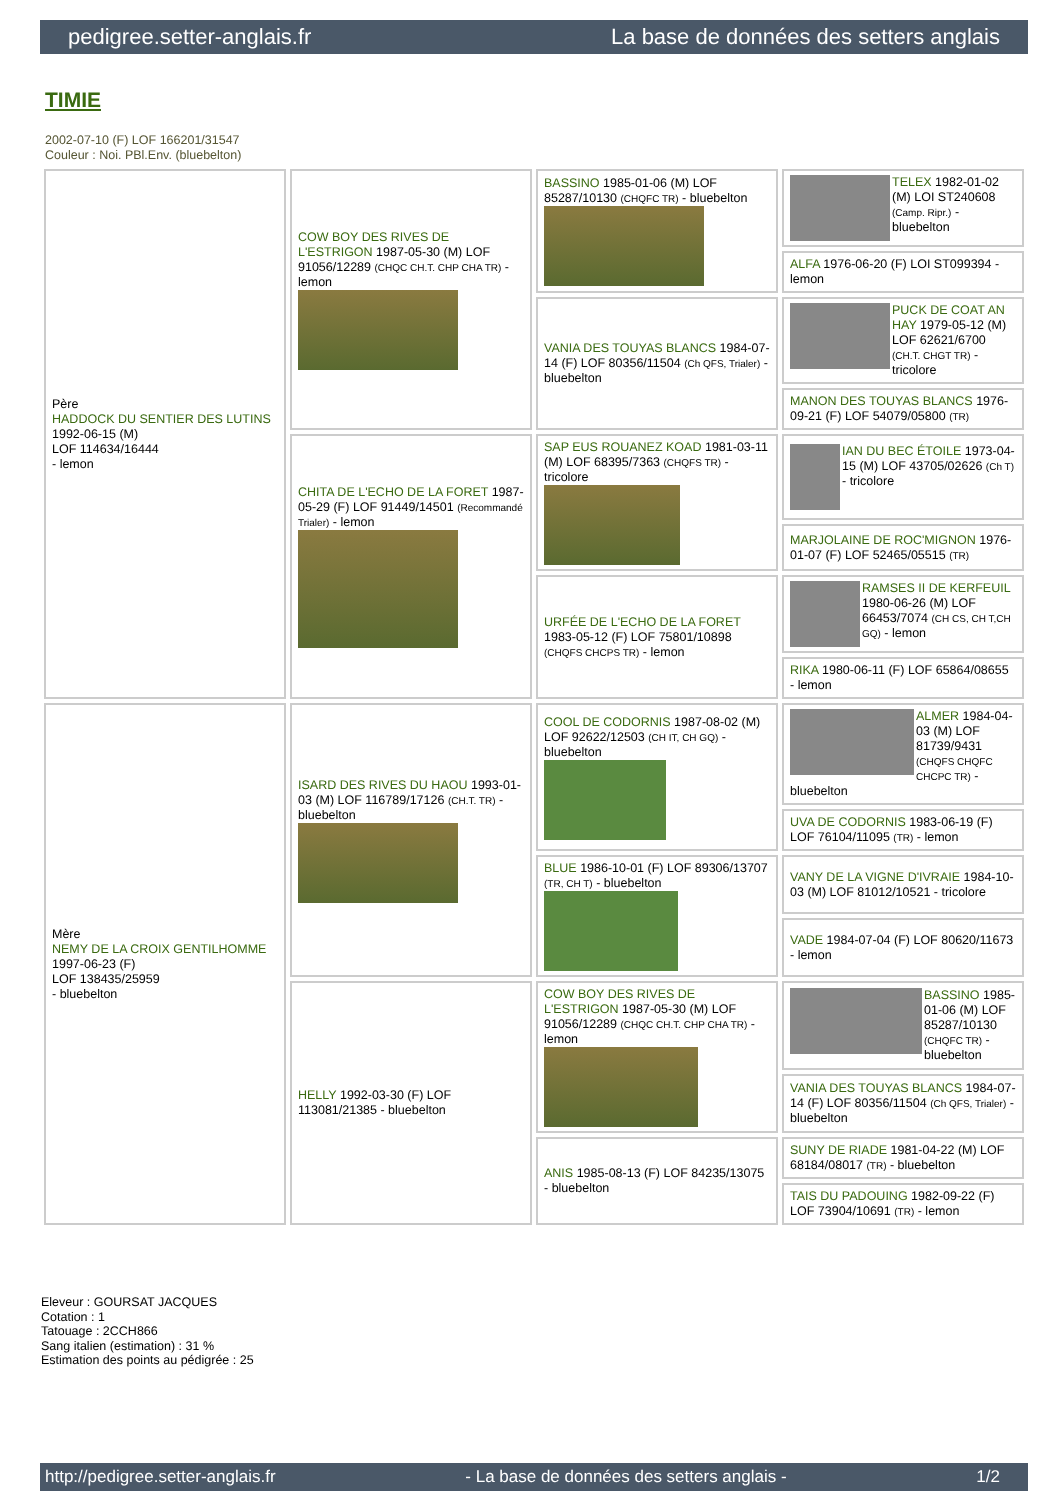pedigree.setter-anglais.fr La base de données des setters anglais
TIMIE
2002-07-10 (F) LOF 166201/31547
Couleur : Noi. PBl.Env. (bluebelton)
| Père HADDOCK DU SENTIER DES LUTINS 1992-06-15 (M) LOF 114634/16444 - lemon | COW BOY DES RIVES DE L'ESTRIGON 1987-05-30 (M) LOF 91056/12289 (CHQC CH.T. CHP CHA TR) - lemon | BASSINO 1985-01-06 (M) LOF 85287/10130 (CHQFC TR) - bluebelton | TELEX 1982-01-02 (M) LOI ST240608 (Camp. Ripr.) - bluebelton |
| | | | ALFA 1976-06-20 (F) LOI ST099394 - lemon |
| | | VANIA DES TOUYAS BLANCS 1984-07-14 (F) LOF 80356/11504 (Ch QFS, Trialer) - bluebelton | PUCK DE COAT AN HAY 1979-05-12 (M) LOF 62621/6700 (CH.T. CHGT TR) - tricolore |
| | | | MANON DES TOUYAS BLANCS 1976-09-21 (F) LOF 54079/05800 (TR) |
| | CHITA DE L'ECHO DE LA FORET 1987-05-29 (F) LOF 91449/14501 (Recommandé Trialer) - lemon | SAP EUS ROUANEZ KOAD 1981-03-11 (M) LOF 68395/7363 (CHQFS TR) - tricolore | IAN DU BEC ÉTOILE 1973-04-15 (M) LOF 43705/02626 (Ch T) - tricolore |
| | | | MARJOLAINE DE ROC'MIGNON 1976-01-07 (F) LOF 52465/05515 (TR) |
| | | URFÉE DE L'ECHO DE LA FORET 1983-05-12 (F) LOF 75801/10898 (CHQFS CHCPS TR) - lemon | RAMSES II DE KERFEUIL 1980-06-26 (M) LOF 66453/7074 (CH CS, CH T,CH GQ) - lemon |
| | | | RIKA 1980-06-11 (F) LOF 65864/08655 - lemon |
| Mère NEMY DE LA CROIX GENTILHOMME 1997-06-23 (F) LOF 138435/25959 - bluebelton | ISARD DES RIVES DU HAOU 1993-01-03 (M) LOF 116789/17126 (CH.T. TR) - bluebelton | COOL DE CODORNIS 1987-08-02 (M) LOF 92622/12503 (CH IT, CH GQ) - bluebelton | ALMER 1984-04-03 (M) LOF 81739/9431 (CHQFS CHQFC CHCPC TR) - bluebelton |
| | | | UVA DE CODORNIS 1983-06-19 (F) LOF 76104/11095 (TR) - lemon |
| | | BLUE 1986-10-01 (F) LOF 89306/13707 (TR, CH T) - bluebelton | VANY DE LA VIGNE D'IVRAIE 1984-10-03 (M) LOF 81012/10521 - tricolore |
| | | | VADE 1984-07-04 (F) LOF 80620/11673 - lemon |
| | HELLY 1992-03-30 (F) LOF 113081/21385 - bluebelton | COW BOY DES RIVES DE L'ESTRIGON 1987-05-30 (M) LOF 91056/12289 (CHQC CH.T. CHP CHA TR) - lemon | BASSINO 1985-01-06 (M) LOF 85287/10130 (CHQFC TR) - bluebelton |
| | | | VANIA DES TOUYAS BLANCS 1984-07-14 (F) LOF 80356/11504 (Ch QFS, Trialer) - bluebelton |
| | | ANIS 1985-08-13 (F) LOF 84235/13075 - bluebelton | SUNY DE RIADE 1981-04-22 (M) LOF 68184/08017 (TR) - bluebelton |
| | | | TAIS DU PADOUING 1982-09-22 (F) LOF 73904/10691 (TR) - lemon |
Eleveur : GOURSAT JACQUES
Cotation : 1
Tatouage : 2CCH866
Sang italien (estimation) : 31 %
Estimation des points au pédigrée : 25
http://pedigree.setter-anglais.fr - La base de données des setters anglais - 1/2